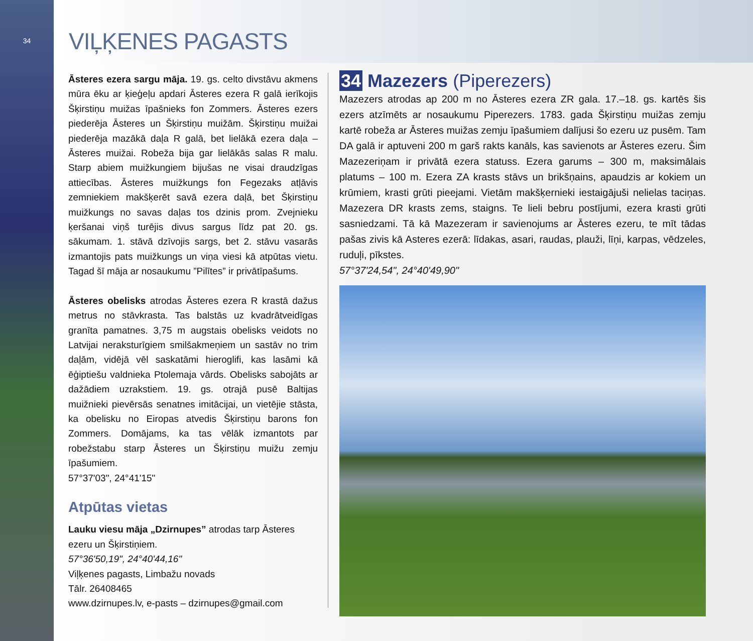34
VIĻĶENES PAGASTS
Āsteres ezera sargu māja. 19. gs. celto divstāvu akmens mūra ēku ar ķieģeļu apdari Āsteres ezera R galā ierīkojis Šķirstiņu muižas īpašnieks fon Zommers. Āsteres ezers piederēja Āsteres un Šķirstiņu muižām. Šķirstiņu muižai piederēja mazākā daļa R galā, bet lielākā ezera daļa – Āsteres muižai. Robeža bija gar lielākās salas R malu. Starp abiem muižkungiem bijušas ne visai draudzīgas attiecības. Āsteres muižkungs fon Fegezaks atļāvis zemniekiem makšķerēt savā ezera daļā, bet Šķirstiņu muižkungs no savas daļas tos dzinis prom. Zvejnieku ķeršanai viņš turējis divus sargus līdz pat 20. gs. sākumam. 1. stāvā dzīvojis sargs, bet 2. stāvu vasarās izmantojis pats muižkungs un viņa viesi kā atpūtas vietu. Tagad šī māja ar nosaukumu ”Pilītes” ir privātīpašums.
Āsteres obelisks atrodas Āsteres ezera R krastā dažus metrus no stāvkrasta. Tas balstās uz kvadrātveidīgas granīta pamatnes. 3,75 m augstais obelisks veidots no Latvijai neraksturīgiem smilšakmeņiem un sastāv no trim daļām, vidējā vēl saskatāmi hieroglifi, kas lasāmi kā ēģiptiešu valdnieka Ptolemaja vārds. Obelisks sabojāts ar dažādiem uzrakstiem. 19. gs. otrajā pusē Baltijas muižnieki pievērsās senatnes imitācijai, un vietējie stāsta, ka obelisku no Eiropas atvedis Šķirstiņu barons fon Zommers. Domājams, ka tas vēlāk izmantots par robežstabu starp Āsteres un Šķirstiņu muižu zemju īpašumiem.
57°37'03", 24°41'15"
Atpūtas vietas
Lauku viesu māja „Dzirnupes” atrodas tarp Āsteres ezeru un Šķirstiņiem.
57°36'50,19", 24°40'44,16"
Viļķenes pagasts, Limbažu novads
Tālr. 26408465
www.dzirnupes.lv, e-pasts – dzirnupes@gmail.com
34 Mazezers (Piperezers)
Mazezers atrodas ap 200 m no Āsteres ezera ZR gala. 17.–18. gs. kartēs šis ezers atzīmēts ar nosaukumu Piperezers. 1783. gada Šķirstiņu muižas zemju kartē robeža ar Āsteres muižas zemju īpašumiem dalījusi šo ezeru uz pusēm. Tam DA galā ir aptuveni 200 m garš rakts kanāls, kas savienots ar Āsteres ezeru. Šim Mazezeriņam ir privātā ezera statuss. Ezera garums – 300 m, maksimālais platums – 100 m. Ezera ZA krasts stāvs un brikšņains, apaudzis ar kokiem un krūmiem, krasti grūti pieejami. Vietām makšķernieki iestaigājuši nelielas taciņas. Mazezera DR krasts zems, staigns. Te lieli bebru postījumi, ezera krasti grūti sasniedzami. Tā kā Mazezeram ir savienojums ar Āsteres ezeru, te mīt tādas pašas zivis kā Asteres ezerā: līdakas, asari, raudas, plauži, līņi, karpas, vēdzeles, ruduļi, pīkstes.
57°37'24,54", 24°40'49,90"